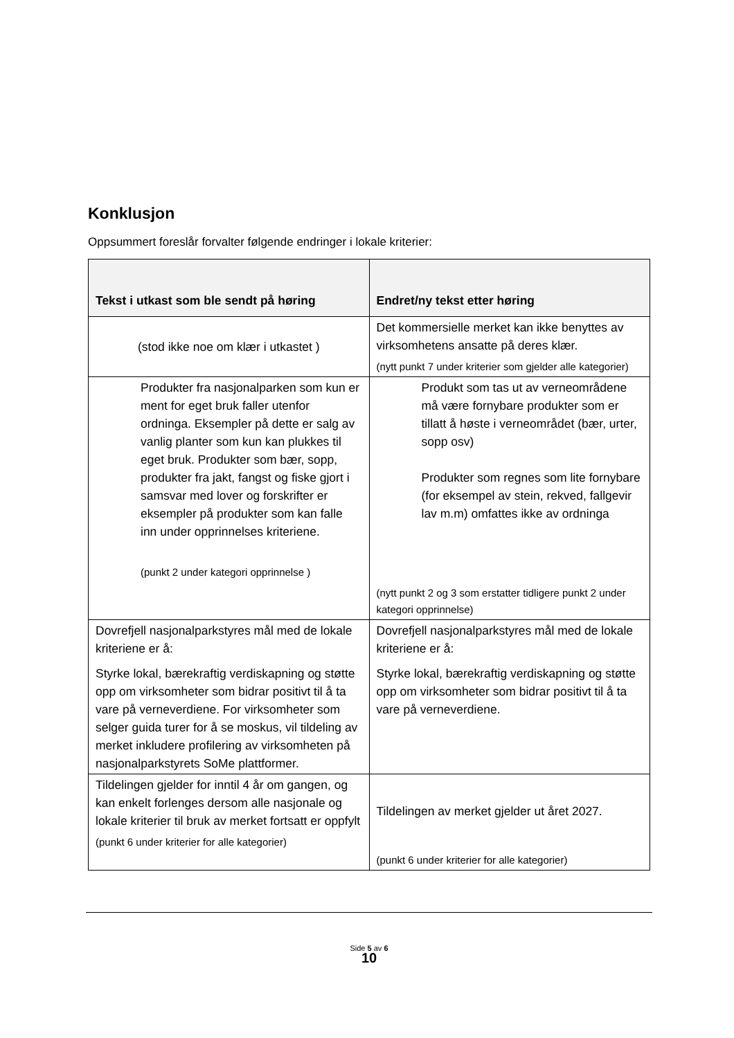Konklusjon
Oppsummert foreslår forvalter følgende endringer i lokale kriterier:
| Tekst i utkast som ble sendt på høring | Endret/ny tekst etter høring |
| --- | --- |
| (stod ikke noe om klær i utkastet ) | Det kommersielle merket kan ikke benyttes av virksomhetens ansatte på deres klær. (nytt punkt 7 under kriterier som gjelder alle kategorier) |
| Produkter fra nasjonalparken som kun er ment for eget bruk faller utenfor ordninga. Eksempler på dette er salg av vanlig planter som kun kan plukkes til eget bruk. Produkter som bær, sopp, produkter fra jakt, fangst og fiske gjort i samsvar med lover og forskrifter er eksempler på produkter som kan falle inn under opprinnelses kriteriene. (punkt 2 under kategori opprinnelse ) | Produkt som tas ut av verneområdene må være fornybare produkter som er tillatt å høste i verneområdet (bær, urter, sopp osv) Produkter som regnes som lite fornybare (for eksempel av stein, rekved, fallgevir lav m.m) omfattes ikke av ordninga (nytt punkt 2 og 3 som erstatter tidligere punkt 2 under kategori opprinnelse) |
| Dovrefjell nasjonalparkstyres mål med de lokale kriteriene er å: Styrke lokal, bærekraftig verdiskapning og støtte opp om virksomheter som bidrar positivt til å ta vare på verneverdiene. For virksomheter som selger guida turer for å se moskus, vil tildeling av merket inkludere profilering av virksomheten på nasjonalparkstyrets SoMe plattformer. | Dovrefjell nasjonalparkstyres mål med de lokale kriteriene er å: Styrke lokal, bærekraftig verdiskapning og støtte opp om virksomheter som bidrar positivt til å ta vare på verneverdiene. |
| Tildelingen gjelder for inntil 4 år om gangen, og kan enkelt forlenges dersom alle nasjonale og lokale kriterier til bruk av merket fortsatt er oppfylt (punkt 6 under kriterier for alle kategorier) | Tildelingen av merket gjelder ut året 2027. (punkt 6 under kriterier for alle kategorier) |
Side 5 av 6
10